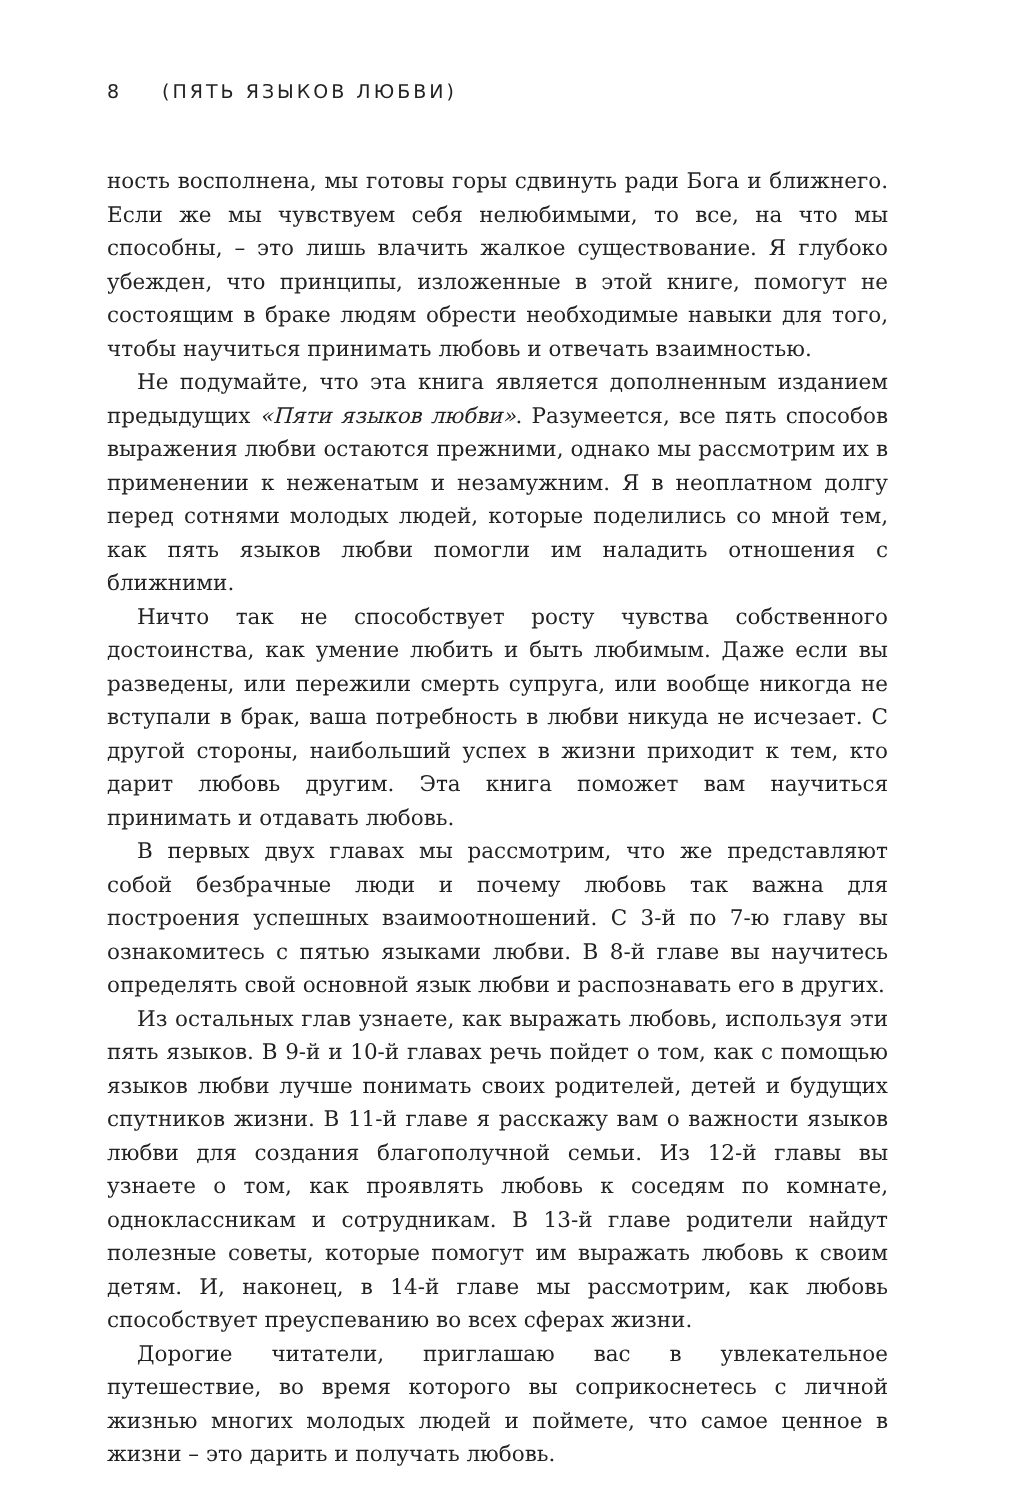8 (ПЯТЬ ЯЗЫКОВ ЛЮБВИ)
ность восполнена, мы готовы горы сдвинуть ради Бога и ближнего. Если же мы чувствуем себя нелюбимыми, то все, на что мы способны, – это лишь влачить жалкое существование. Я глубоко убежден, что принципы, изложенные в этой книге, помогут не состоящим в браке людям обрести необходимые навыки для того, чтобы научиться принимать любовь и отвечать взаимностью.
Не подумайте, что эта книга является дополненным изданием предыдущих «Пяти языков любви». Разумеется, все пять способов выражения любви остаются прежними, однако мы рассмотрим их в применении к неженатым и незамужним. Я в неоплатном долгу перед сотнями молодых людей, которые поделились со мной тем, как пять языков любви помогли им наладить отношения с ближними.
Ничто так не способствует росту чувства собственного достоинства, как умение любить и быть любимым. Даже если вы разведены, или пережили смерть супруга, или вообще никогда не вступали в брак, ваша потребность в любви никуда не исчезает. С другой стороны, наибольший успех в жизни приходит к тем, кто дарит любовь другим. Эта книга поможет вам научиться принимать и отдавать любовь.
В первых двух главах мы рассмотрим, что же представляют собой безбрачные люди и почему любовь так важна для построения успешных взаимоотношений. С 3-й по 7-ю главу вы ознакомитесь с пятью языками любви. В 8-й главе вы научитесь определять свой основной язык любви и распознавать его в других.
Из остальных глав узнаете, как выражать любовь, используя эти пять языков. В 9-й и 10-й главах речь пойдет о том, как с помощью языков любви лучше понимать своих родителей, детей и будущих спутников жизни. В 11-й главе я расскажу вам о важности языков любви для создания благополучной семьи. Из 12-й главы вы узнаете о том, как проявлять любовь к соседям по комнате, одноклассникам и сотрудникам. В 13-й главе родители найдут полезные советы, которые помогут им выражать любовь к своим детям. И, наконец, в 14-й главе мы рассмотрим, как любовь способствует преуспеванию во всех сферах жизни.
Дорогие читатели, приглашаю вас в увлекательное путешествие, во время которого вы соприкоснетесь с личной жизнью многих молодых людей и поймете, что самое ценное в жизни – это дарить и получать любовь.